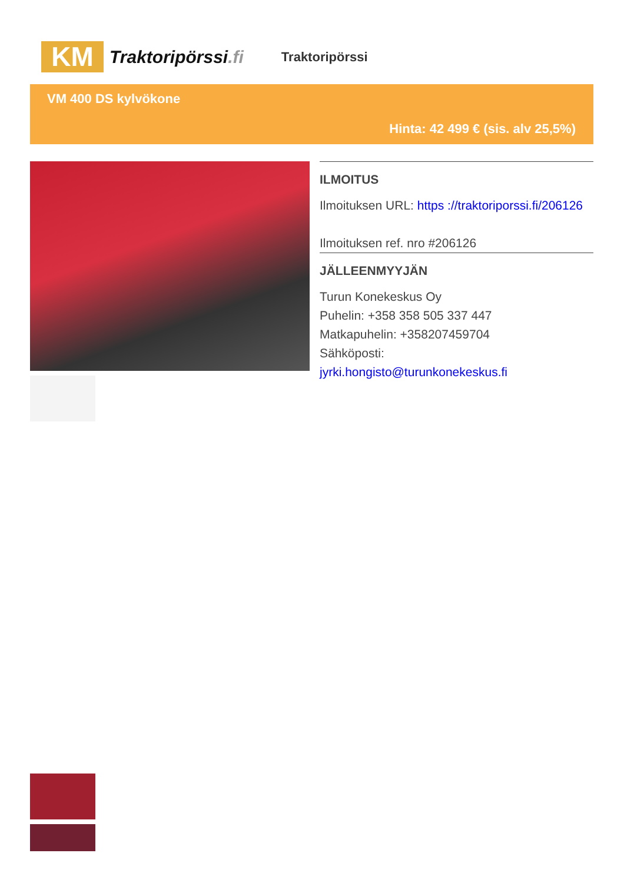KM
Traktoripörssi.fi
Traktoripörssi
VM 400 DS kylvökone
Hinta: 42 499 € (sis. alv 25,5%)
ILMOITUS
Ilmoituksen URL: https ://traktoriporssi.fi/206126
Ilmoituksen ref. nro #206126
JÄLLEENMYYJÄN
Turun Konekeskus Oy
Puhelin: +358 358 505 337 447
Matkapuhelin: +358207459704
Sähköposti:
jyrki.hongisto@turunkonekeskus.fi